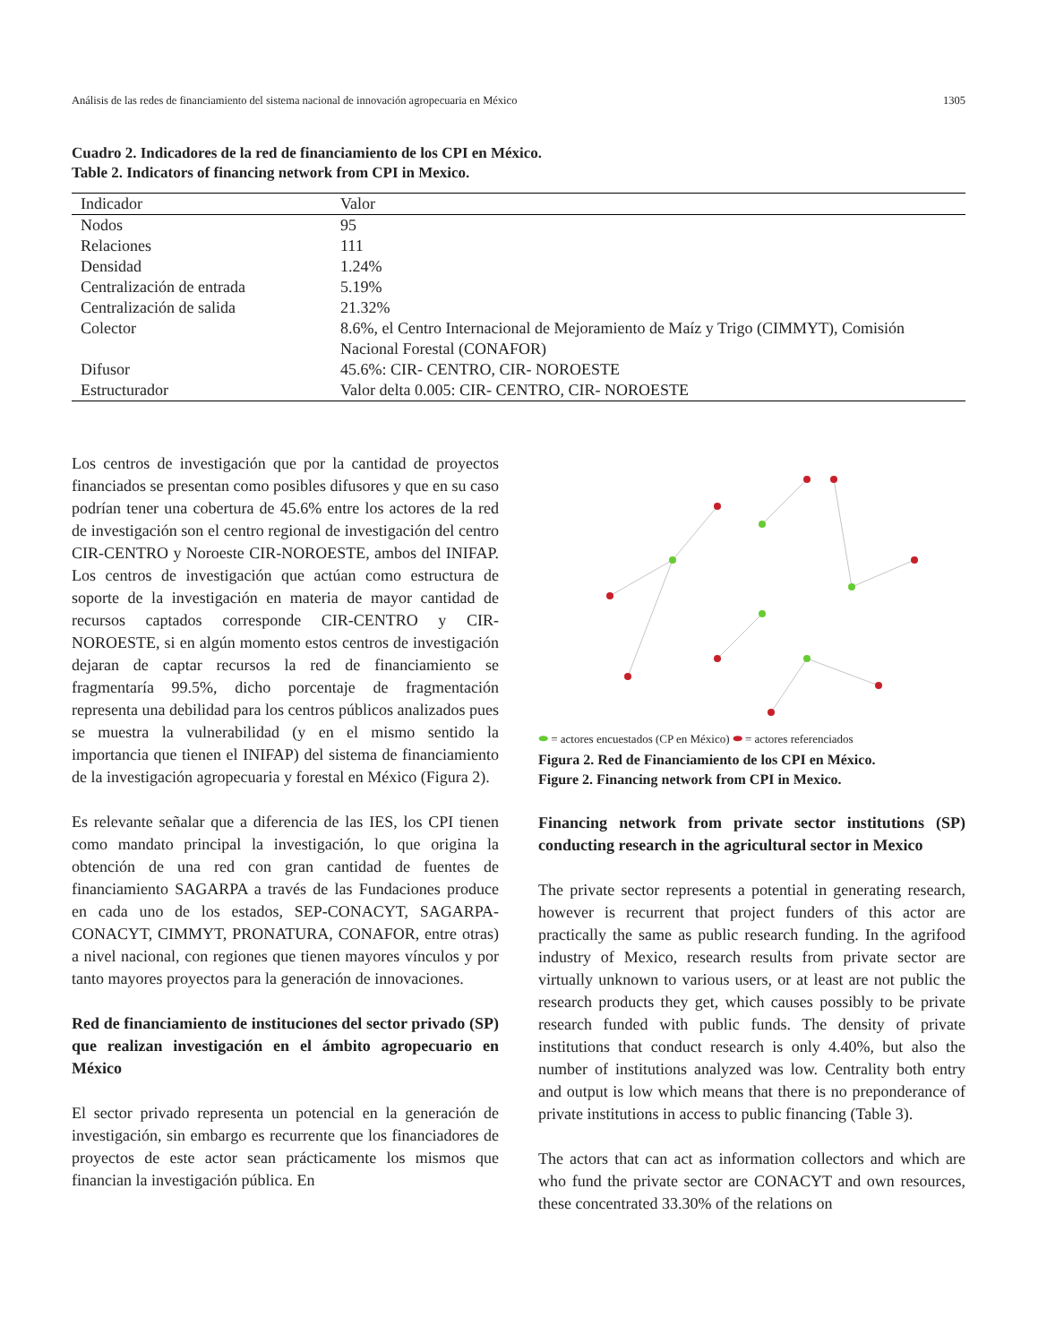Análisis de las redes de financiamiento del sistema nacional de innovación agropecuaria en México 1305
Cuadro 2. Indicadores de la red de financiamiento de los CPI en México.
Table 2. Indicators of financing network from CPI in Mexico.
| Indicador | Valor |
| --- | --- |
| Nodos | 95 |
| Relaciones | 111 |
| Densidad | 1.24% |
| Centralización de entrada | 5.19% |
| Centralización de salida | 21.32% |
| Colector | 8.6%, el Centro Internacional de Mejoramiento de Maíz y Trigo (CIMMYT), Comisión Nacional Forestal (CONAFOR) |
| Difusor | 45.6%: CIR- CENTRO, CIR- NOROESTE |
| Estructurador | Valor delta 0.005: CIR- CENTRO, CIR- NOROESTE |
Los centros de investigación que por la cantidad de proyectos financiados se presentan como posibles difusores y que en su caso podrían tener una cobertura de 45.6% entre los actores de la red de investigación son el centro regional de investigación del centro CIR-CENTRO y Noroeste CIR-NOROESTE, ambos del INIFAP. Los centros de investigación que actúan como estructura de soporte de la investigación en materia de mayor cantidad de recursos captados corresponde CIR-CENTRO y CIR-NOROESTE, si en algún momento estos centros de investigación dejaran de captar recursos la red de financiamiento se fragmentaría 99.5%, dicho porcentaje de fragmentación representa una debilidad para los centros públicos analizados pues se muestra la vulnerabilidad (y en el mismo sentido la importancia que tienen el INIFAP) del sistema de financiamiento de la investigación agropecuaria y forestal en México (Figura 2).
Es relevante señalar que a diferencia de las IES, los CPI tienen como mandato principal la investigación, lo que origina la obtención de una red con gran cantidad de fuentes de financiamiento SAGARPA a través de las Fundaciones produce en cada uno de los estados, SEP-CONACYT, SAGARPA-CONACYT, CIMMYT, PRONATURA, CONAFOR, entre otras) a nivel nacional, con regiones que tienen mayores vínculos y por tanto mayores proyectos para la generación de innovaciones.
Red de financiamiento de instituciones del sector privado (SP) que realizan investigación en el ámbito agropecuario en México
El sector privado representa un potencial en la generación de investigación, sin embargo es recurrente que los financiadores de proyectos de este actor sean prácticamente los mismos que financian la investigación pública. En
⬬ = actores encuestados (CP en México) ⬬ = actores referenciados
Figura 2. Red de Financiamiento de los CPI en México.
Figure 2. Financing network from CPI in Mexico.
Financing network from private sector institutions (SP) conducting research in the agricultural sector in Mexico
The private sector represents a potential in generating research, however is recurrent that project funders of this actor are practically the same as public research funding. In the agrifood industry of Mexico, research results from private sector are virtually unknown to various users, or at least are not public the research products they get, which causes possibly to be private research funded with public funds. The density of private institutions that conduct research is only 4.40%, but also the number of institutions analyzed was low. Centrality both entry and output is low which means that there is no preponderance of private institutions in access to public financing (Table 3).
The actors that can act as information collectors and which are who fund the private sector are CONACYT and own resources, these concentrated 33.30% of the relations on